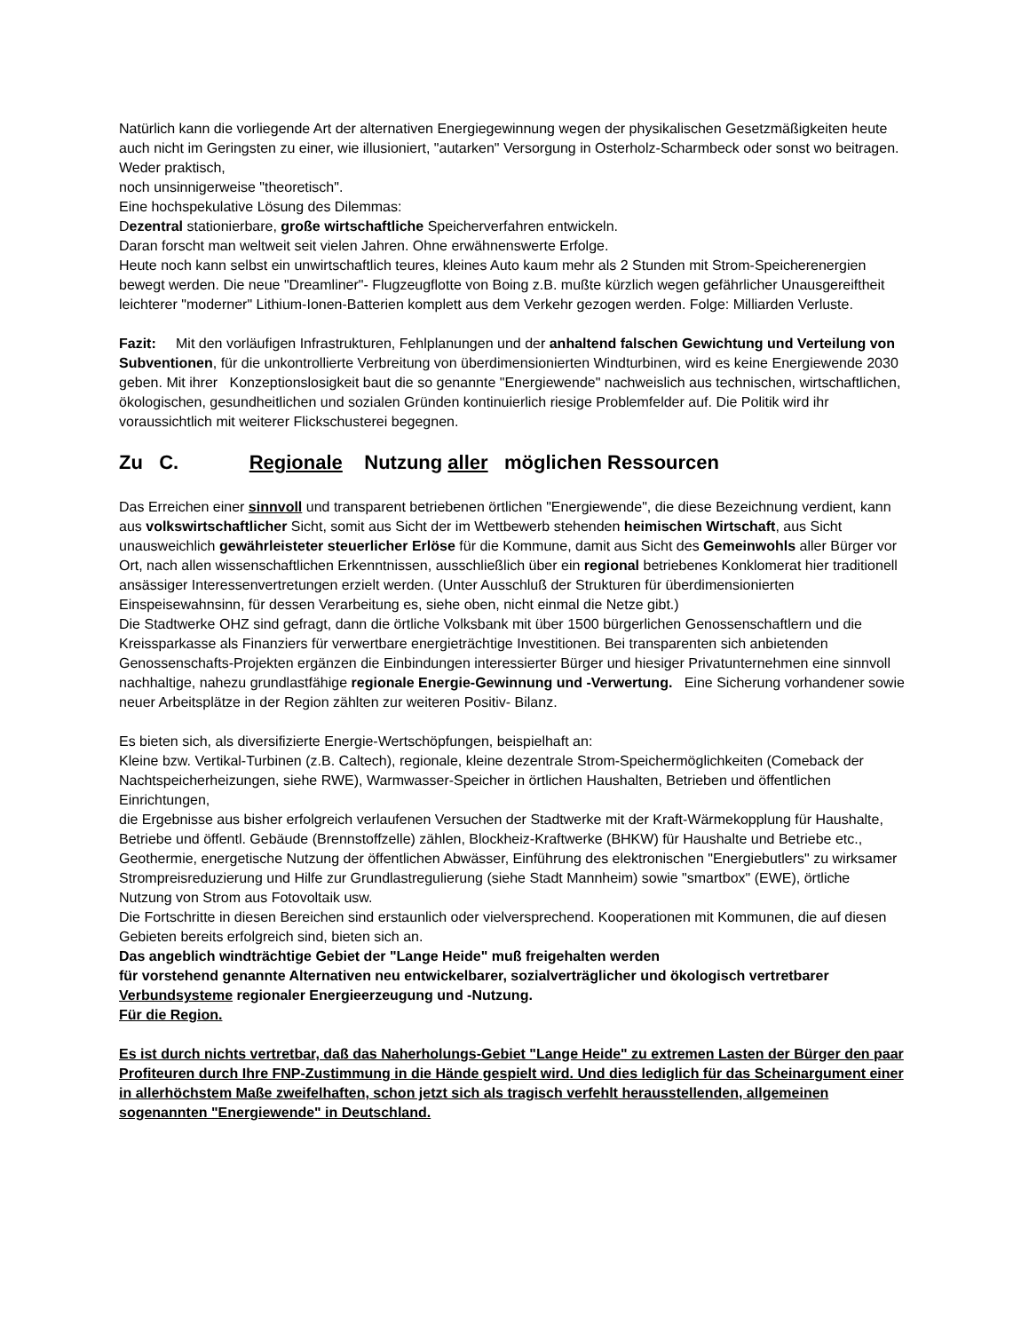Natürlich kann die vorliegende Art der alternativen Energiegewinnung wegen der physikalischen Gesetzmäßigkeiten heute auch nicht im Geringsten zu einer, wie illusioniert, "autarken" Versorgung in Osterholz-Scharmbeck oder sonst wo beitragen. Weder praktisch,
noch unsinnigerweise "theoretisch".
Eine hochspekulative Lösung des Dilemmas:
Dezentral stationierbare, große wirtschaftliche Speicherverfahren entwickeln.
Daran forscht man weltweit seit vielen Jahren. Ohne erwähnenswerte Erfolge.
Heute noch kann selbst ein unwirtschaftlich teures, kleines Auto kaum mehr als 2 Stunden mit Strom-Speicherenergien bewegt werden. Die neue "Dreamliner"- Flugzeugflotte von Boing z.B. mußte kürzlich wegen gefährlicher Unausgereiftheit leichterer "moderner" Lithium-Ionen-Batterien komplett aus dem Verkehr gezogen werden. Folge: Milliarden Verluste.
Fazit: Mit den vorläufigen Infrastrukturen, Fehlplanungen und der anhaltend falschen Gewichtung und Verteilung von Subventionen, für die unkontrollierte Verbreitung von überdimensionierten Windturbinen, wird es keine Energiewende 2030 geben. Mit ihrer Konzeptionslosigkeit baut die so genannte "Energiewende" nachweislich aus technischen, wirtschaftlichen, ökologischen, gesundheitlichen und sozialen Gründen kontinuierlich riesige Problemfelder auf. Die Politik wird ihr voraussichtlich mit weiterer Flickschusterei begegnen.
Zu C. Regionale Nutzung aller möglichen Ressourcen
Das Erreichen einer sinnvoll und transparent betriebenen örtlichen "Energiewende", die diese Bezeichnung verdient, kann aus volkswirtschaftlicher Sicht, somit aus Sicht der im Wettbewerb stehenden heimischen Wirtschaft, aus Sicht unausweichlich gewährleisteter steuerlicher Erlöse für die Kommune, damit aus Sicht des Gemeinwohls aller Bürger vor Ort, nach allen wissenschaftlichen Erkenntnissen, ausschließlich über ein regional betriebenes Konklomerat hier traditionell ansässiger Interessenvertretungen erzielt werden. (Unter Ausschluß der Strukturen für überdimensionierten Einspeisewahnsinn, für dessen Verarbeitung es, siehe oben, nicht einmal die Netze gibt.)
Die Stadtwerke OHZ sind gefragt, dann die örtliche Volksbank mit über 1500 bürgerlichen Genossenschaftlern und die Kreissparkasse als Finanziers für verwertbare energieträchtige Investitionen. Bei transparenten sich anbietenden Genossenschafts-Projekten ergänzen die Einbindungen interessierter Bürger und hiesiger Privatunternehmen eine sinnvoll nachhaltige, nahezu grundlastfähige regionale Energie-Gewinnung und -Verwertung. Eine Sicherung vorhandener sowie neuer Arbeitsplätze in der Region zählten zur weiteren Positiv- Bilanz.
Es bieten sich, als diversifizierte Energie-Wertschöpfungen, beispielhaft an:
Kleine bzw. Vertikal-Turbinen (z.B. Caltech), regionale, kleine dezentrale Strom-Speichermöglichkeiten (Comeback der Nachtspeicherheizungen, siehe RWE), Warmwasser-Speicher in örtlichen Haushalten, Betrieben und öffentlichen Einrichtungen,
die Ergebnisse aus bisher erfolgreich verlaufenen Versuchen der Stadtwerke mit der Kraft-Wärmekopplung für Haushalte, Betriebe und öffentl. Gebäude (Brennstoffzelle) zählen, Blockheiz-Kraftwerke (BHKW) für Haushalte und Betriebe etc., Geothermie, energetische Nutzung der öffentlichen Abwässer, Einführung des elektronischen "Energiebutlers" zu wirksamer Strompreisreduzierung und Hilfe zur Grundlastregulierung (siehe Stadt Mannheim) sowie "smartbox" (EWE), örtliche Nutzung von Strom aus Fotovoltaik usw.
Die Fortschritte in diesen Bereichen sind erstaunlich oder vielversprechend. Kooperationen mit Kommunen, die auf diesen Gebieten bereits erfolgreich sind, bieten sich an.
Das angeblich windträchtige Gebiet der "Lange Heide" muß freigehalten werden
für vorstehend genannte Alternativen neu entwickelbarer, sozialverträglicher und ökologisch vertretbarer Verbundsysteme regionaler Energieerzeugung und -Nutzung.
Für die Region.
Es ist durch nichts vertretbar, daß das Naherholungs-Gebiet "Lange Heide" zu extremen Lasten der Bürger den paar Profiteuren durch Ihre FNP-Zustimmung in die Hände gespielt wird. Und dies lediglich für das Scheinargument einer in allerhöchstem Maße zweifelhaften, schon jetzt sich als tragisch verfehlt herausstellenden, allgemeinen sogenannten "Energiewende" in Deutschland.